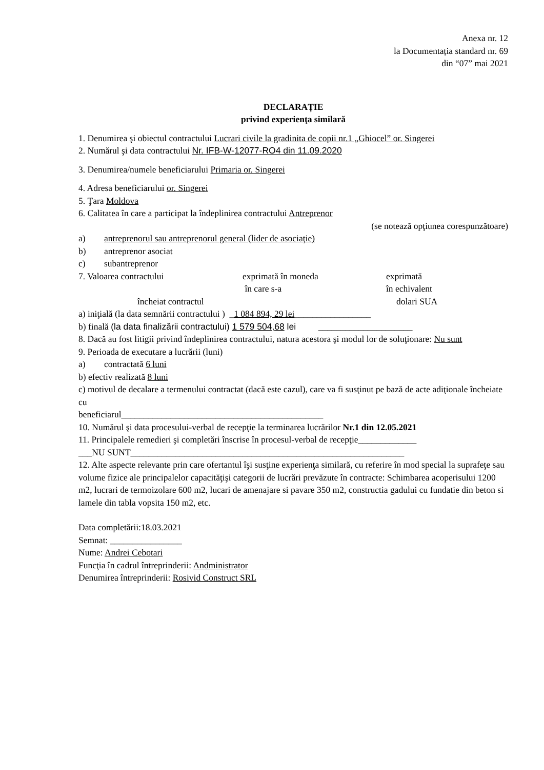Anexa nr. 12
la Documentația standard nr. 69
din “07” mai 2021
DECLARAȚIE
privind experienţa similară
1. Denumirea şi obiectul contractului Lucrari civile la gradinita de copii nr.1 „Ghiocel” or. Singerei
2. Numărul şi data contractului Nr. IFB-W-12077-RO4 din 11.09.2020
3. Denumirea/numele beneficiarului Primaria or. Singerei
4. Adresa beneficiarului or. Singerei
5. Ţara Moldova
6. Calitatea în care a participat la îndeplinirea contractului Antreprenor
(se notează opţiunea corespunzătoare)
a) antreprenorul sau antreprenorul general (lider de asociaţie)
b) antreprenor asociat
c) subantreprenor
7. Valoarea contractului exprimată în moneda
în care s-a exprimată
în echivalent
încheiat contractul dolari SUA
a) iniţială (la data semnării contractului ) _1 084 894, 29 lei_________________
b) finală (la data finalizării contractului) 1 579 504,68 lei _____________________
8. Dacă au fost litigii privind îndeplinirea contractului, natura acestora şi modul lor de soluţionare: Nu sunt
9. Perioada de executare a lucrării (luni)
a) contractată 6 luni
b) efectiv realizată 8 luni
c) motivul de decalare a termenului contractat (dacă este cazul), care va fi susţinut pe bază de acte adiţionale încheiate cu
beneficiarul_____________________________________________
10. Numărul şi data procesului-verbal de recepţie la terminarea lucrărilor Nr.1 din 12.05.2021
11. Principalele remedieri şi completări înscrise în procesul-verbal de recepţie_____________
___NU SUNT_____________________________________________________________
12. Alte aspecte relevante prin care ofertantul îşi susţine experienţa similară, cu referire în mod special la suprafeţe sau volume fizice ale principalelor capacităţişi categorii de lucrări prevăzute în contracte: Schimbarea acoperisului 1200 m2, lucrari de termoizolare 600 m2, lucari de amenajare si pavare 350 m2, constructia gadului cu fundatie din beton si lamele din tabla vopsita 150 m2, etc.
Data completării:18.03.2021
Semnat: ________________
Nume: Andrei Cebotari
Funcţia în cadrul întreprinderii: Andministrator
Denumirea întreprinderii: Rosivid Construct SRL